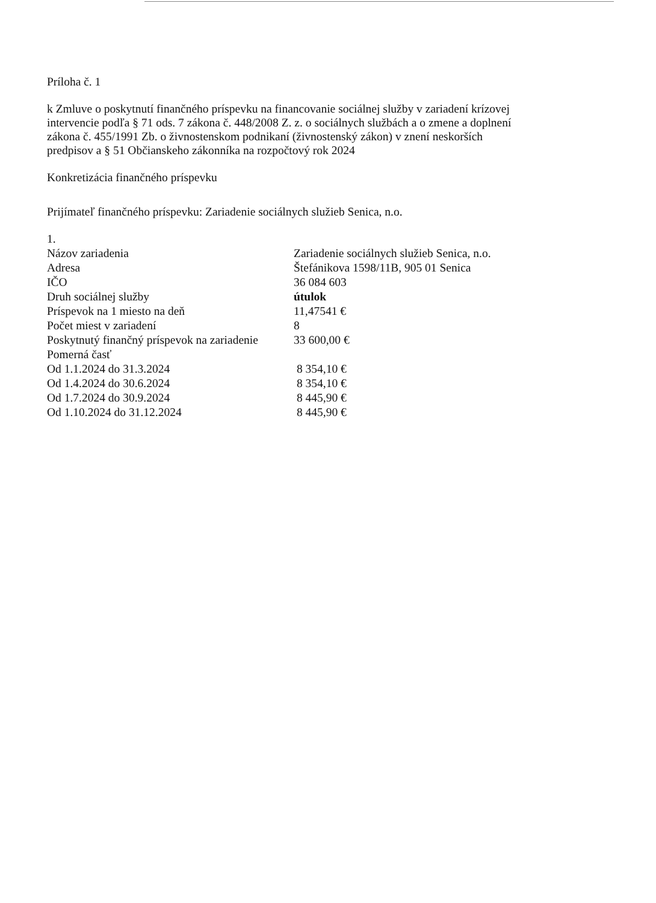Príloha č. 1
k Zmluve o poskytnutí finančného príspevku na financovanie sociálnej služby v zariadení krízovej intervencie podľa § 71 ods. 7 zákona č. 448/2008 Z. z. o sociálnych službách a o zmene a doplnení zákona č. 455/1991 Zb. o živnostenskom podnikaní (živnostenský zákon) v znení neskorších predpisov a § 51 Občianskeho zákonníka na rozpočtový rok 2024
Konkretizácia finančného príspevku
Prijímateľ finančného príspevku: Zariadenie sociálnych služieb Senica, n.o.
| 1. | |
| Názov zariadenia | Zariadenie sociálnych služieb Senica, n.o. |
| Adresa | Štefánikova 1598/11B, 905 01 Senica |
| IČO | 36 084 603 |
| Druh sociálnej služby | útulok |
| Príspevok na 1 miesto na deň | 11,47541 € |
| Počet miest v zariadení | 8 |
| Poskytnutý finančný príspevok na zariadenie | 33 600,00 € |
| Pomerná časť | |
| Od 1.1.2024 do 31.3.2024 | 8 354,10 € |
| Od 1.4.2024 do 30.6.2024 | 8 354,10 € |
| Od 1.7.2024 do 30.9.2024 | 8 445,90 € |
| Od 1.10.2024 do 31.12.2024 | 8 445,90 € |